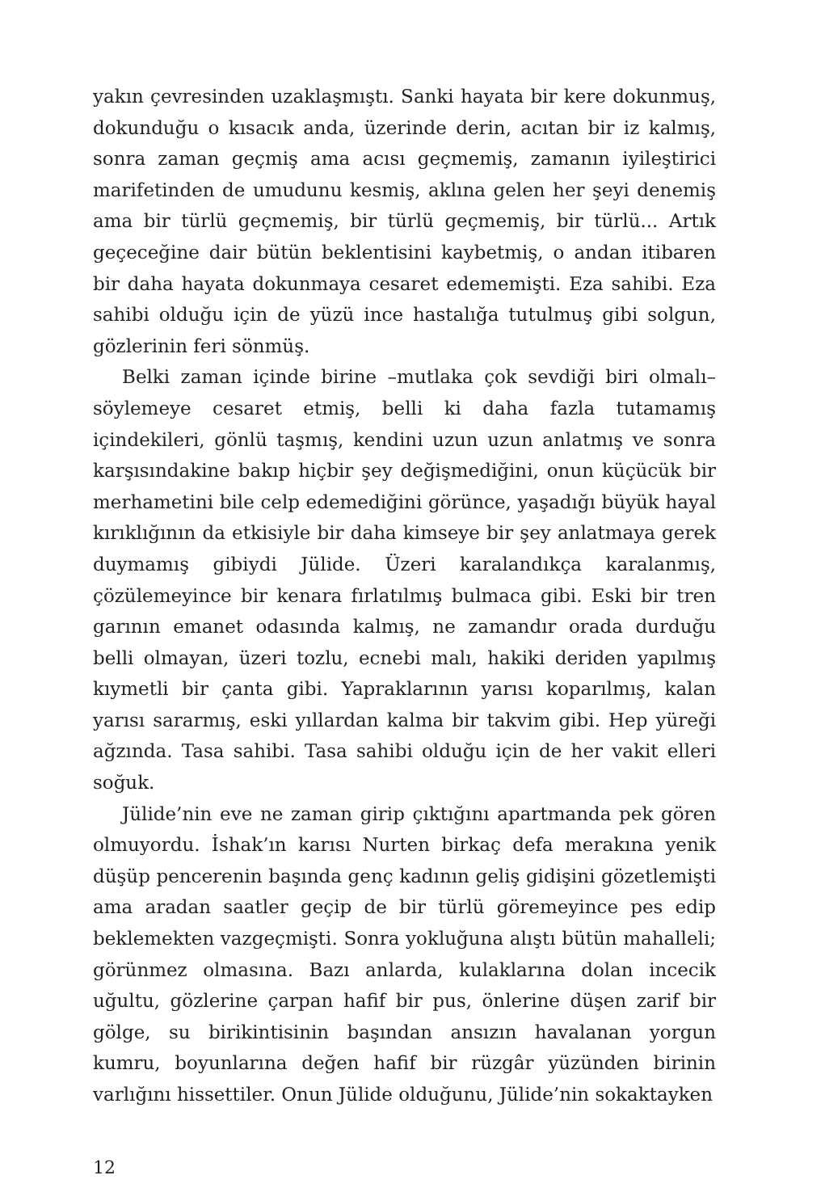yakın çevresinden uzaklaşmıştı. Sanki hayata bir kere dokunmuş, dokunduğu o kısacık anda, üzerinde derin, acıtan bir iz kalmış, sonra zaman geçmiş ama acısı geçmemiş, zamanın iyileştirici marifetinden de umudunu kesmiş, aklına gelen her şeyi denemiş ama bir türlü geçmemiş, bir türlü geçmemiş, bir türlü... Artık geçeceğine dair bütün beklentisini kaybetmiş, o andan itibaren bir daha hayata dokunmaya cesaret edememişti. Eza sahibi. Eza sahibi olduğu için de yüzü ince hastalığa tutulmuş gibi solgun, gözlerinin feri sönmüş.
Belki zaman içinde birine –mutlaka çok sevdiği biri olmalı– söylemeye cesaret etmiş, belli ki daha fazla tutamamış içindekileri, gönlü taşmış, kendini uzun uzun anlatmış ve sonra karşısındakine bakıp hiçbir şey değişmediğini, onun küçücük bir merhametini bile celp edemediğini görünce, yaşadığı büyük hayal kırıklığının da etkisiyle bir daha kimseye bir şey anlatmaya gerek duymamış gibiydi Jülide. Üzeri karalandıkça karalanmış, çözülemeyince bir kenara fırlatılmış bulmaca gibi. Eski bir tren garının emanet odasında kalmış, ne zamandır orada durduğu belli olmayan, üzeri tozlu, ecnebi malı, hakiki deriden yapılmış kıymetli bir çanta gibi. Yapraklarının yarısı koparılmış, kalan yarısı sararmış, eski yıllardan kalma bir takvim gibi. Hep yüreği ağzında. Tasa sahibi. Tasa sahibi olduğu için de her vakit elleri soğuk.
Jülide’nin eve ne zaman girip çıktığını apartmanda pek gören olmuyordu. İshak’ın karısı Nurten birkaç defa merakına yenik düşüp pencerenin başında genç kadının geliş gidişini gözetlemişti ama aradan saatler geçip de bir türlü göremeyince pes edip beklemekten vazgeçmişti. Sonra yokluğuna alıştı bütün mahalleli; görünmez olmasına. Bazı anlarda, kulaklarına dolan incecik uğultu, gözlerine çarpan hafif bir pus, önlerine düşen zarif bir gölge, su birikintisinin başından ansızın havalanan yorgun kumru, boyunlarına değen hafif bir rüzgâr yüzünden birinin varlığını hissettiler. Onun Jülide olduğunu, Jülide’nin sokaktayken
12